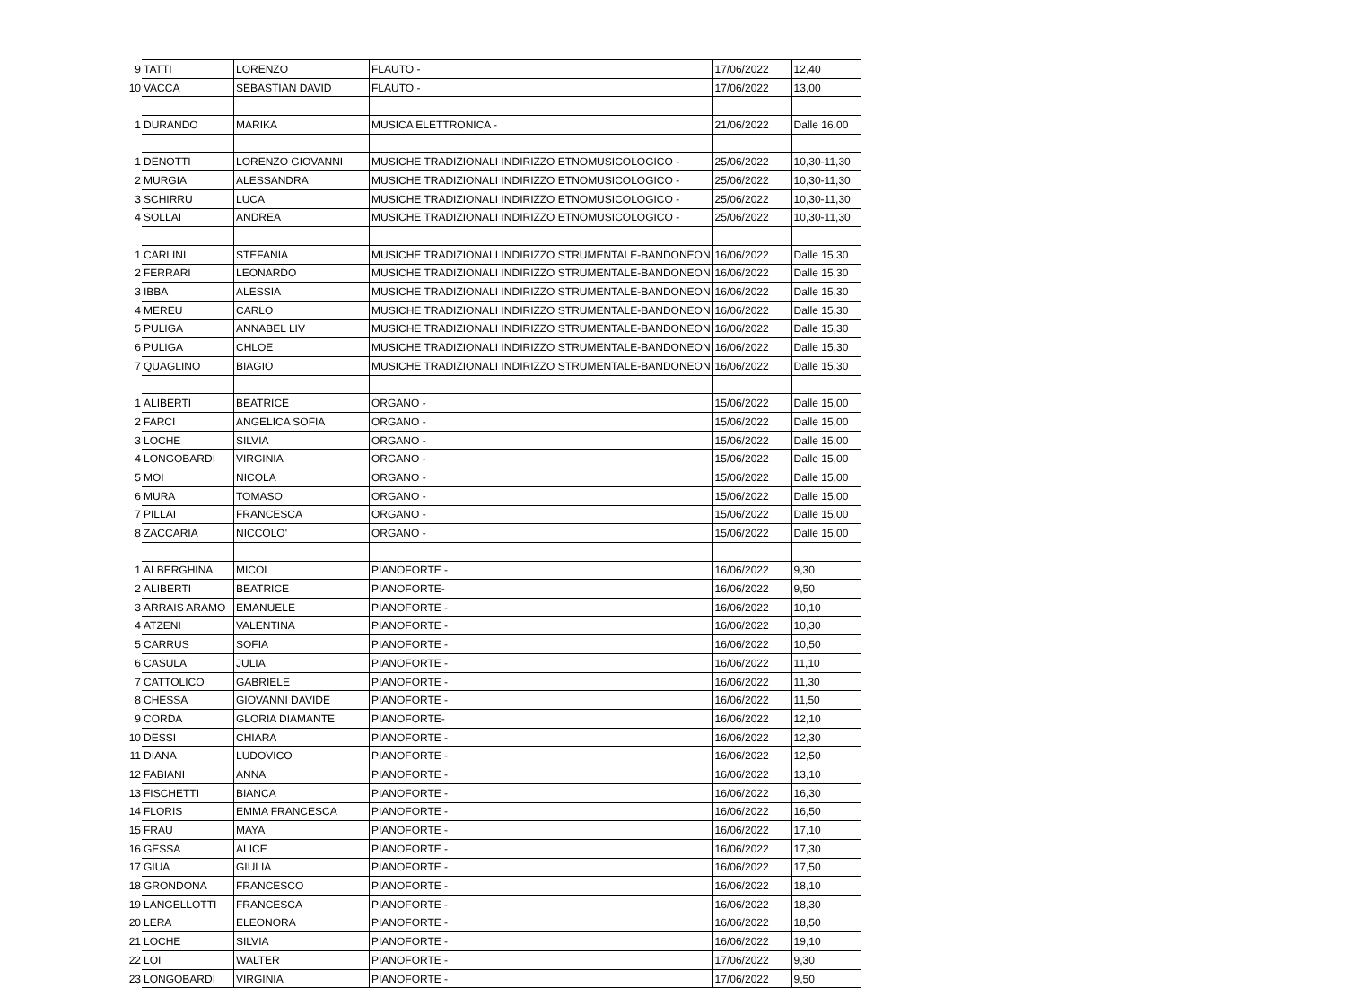| 9 | TATTI | LORENZO | FLAUTO - | 17/06/2022 | 12,40 |
| 10 | VACCA | SEBASTIAN DAVID | FLAUTO - | 17/06/2022 | 13,00 |
| 1 | DURANDO | MARIKA | MUSICA ELETTRONICA - | 21/06/2022 | Dalle 16,00 |
| 1 | DENOTTI | LORENZO GIOVANNI | MUSICHE TRADIZIONALI INDIRIZZO ETNOMUSICOLOGICO - | 25/06/2022 | 10,30-11,30 |
| 2 | MURGIA | ALESSANDRA | MUSICHE TRADIZIONALI INDIRIZZO ETNOMUSICOLOGICO - | 25/06/2022 | 10,30-11,30 |
| 3 | SCHIRRU | LUCA | MUSICHE TRADIZIONALI INDIRIZZO ETNOMUSICOLOGICO - | 25/06/2022 | 10,30-11,30 |
| 4 | SOLLAI | ANDREA | MUSICHE TRADIZIONALI INDIRIZZO ETNOMUSICOLOGICO - | 25/06/2022 | 10,30-11,30 |
| 1 | CARLINI | STEFANIA | MUSICHE TRADIZIONALI INDIRIZZO STRUMENTALE-BANDONEON | 16/06/2022 | Dalle 15,30 |
| 2 | FERRARI | LEONARDO | MUSICHE TRADIZIONALI INDIRIZZO STRUMENTALE-BANDONEON | 16/06/2022 | Dalle 15,30 |
| 3 | IBBA | ALESSIA | MUSICHE TRADIZIONALI INDIRIZZO STRUMENTALE-BANDONEON | 16/06/2022 | Dalle 15,30 |
| 4 | MEREU | CARLO | MUSICHE TRADIZIONALI INDIRIZZO STRUMENTALE-BANDONEON | 16/06/2022 | Dalle 15,30 |
| 5 | PULIGA | ANNABEL LIV | MUSICHE TRADIZIONALI INDIRIZZO STRUMENTALE-BANDONEON | 16/06/2022 | Dalle 15,30 |
| 6 | PULIGA | CHLOE | MUSICHE TRADIZIONALI INDIRIZZO STRUMENTALE-BANDONEON | 16/06/2022 | Dalle 15,30 |
| 7 | QUAGLINO | BIAGIO | MUSICHE TRADIZIONALI INDIRIZZO STRUMENTALE-BANDONEON | 16/06/2022 | Dalle 15,30 |
| 1 | ALIBERTI | BEATRICE | ORGANO - | 15/06/2022 | Dalle 15,00 |
| 2 | FARCI | ANGELICA SOFIA | ORGANO - | 15/06/2022 | Dalle 15,00 |
| 3 | LOCHE | SILVIA | ORGANO - | 15/06/2022 | Dalle 15,00 |
| 4 | LONGOBARDI | VIRGINIA | ORGANO - | 15/06/2022 | Dalle 15,00 |
| 5 | MOI | NICOLA | ORGANO - | 15/06/2022 | Dalle 15,00 |
| 6 | MURA | TOMASO | ORGANO - | 15/06/2022 | Dalle 15,00 |
| 7 | PILLAI | FRANCESCA | ORGANO - | 15/06/2022 | Dalle 15,00 |
| 8 | ZACCARIA | NICCOLO' | ORGANO - | 15/06/2022 | Dalle 15,00 |
| 1 | ALBERGHINA | MICOL | PIANOFORTE - | 16/06/2022 | 9,30 |
| 2 | ALIBERTI | BEATRICE | PIANOFORTE- | 16/06/2022 | 9,50 |
| 3 | ARRAIS ARAMO | EMANUELE | PIANOFORTE - | 16/06/2022 | 10,10 |
| 4 | ATZENI | VALENTINA | PIANOFORTE - | 16/06/2022 | 10,30 |
| 5 | CARRUS | SOFIA | PIANOFORTE - | 16/06/2022 | 10,50 |
| 6 | CASULA | JULIA | PIANOFORTE - | 16/06/2022 | 11,10 |
| 7 | CATTOLICO | GABRIELE | PIANOFORTE - | 16/06/2022 | 11,30 |
| 8 | CHESSA | GIOVANNI DAVIDE | PIANOFORTE - | 16/06/2022 | 11,50 |
| 9 | CORDA | GLORIA DIAMANTE | PIANOFORTE- | 16/06/2022 | 12,10 |
| 10 | DESSI | CHIARA | PIANOFORTE - | 16/06/2022 | 12,30 |
| 11 | DIANA | LUDOVICO | PIANOFORTE - | 16/06/2022 | 12,50 |
| 12 | FABIANI | ANNA | PIANOFORTE - | 16/06/2022 | 13,10 |
| 13 | FISCHETTI | BIANCA | PIANOFORTE - | 16/06/2022 | 16,30 |
| 14 | FLORIS | EMMA FRANCESCA | PIANOFORTE - | 16/06/2022 | 16,50 |
| 15 | FRAU | MAYA | PIANOFORTE - | 16/06/2022 | 17,10 |
| 16 | GESSA | ALICE | PIANOFORTE - | 16/06/2022 | 17,30 |
| 17 | GIUA | GIULIA | PIANOFORTE - | 16/06/2022 | 17,50 |
| 18 | GRONDONA | FRANCESCO | PIANOFORTE - | 16/06/2022 | 18,10 |
| 19 | LANGELLOTTI | FRANCESCA | PIANOFORTE - | 16/06/2022 | 18,30 |
| 20 | LERA | ELEONORA | PIANOFORTE - | 16/06/2022 | 18,50 |
| 21 | LOCHE | SILVIA | PIANOFORTE - | 16/06/2022 | 19,10 |
| 22 | LOI | WALTER | PIANOFORTE - | 17/06/2022 | 9,30 |
| 23 | LONGOBARDI | VIRGINIA | PIANOFORTE - | 17/06/2022 | 9,50 |